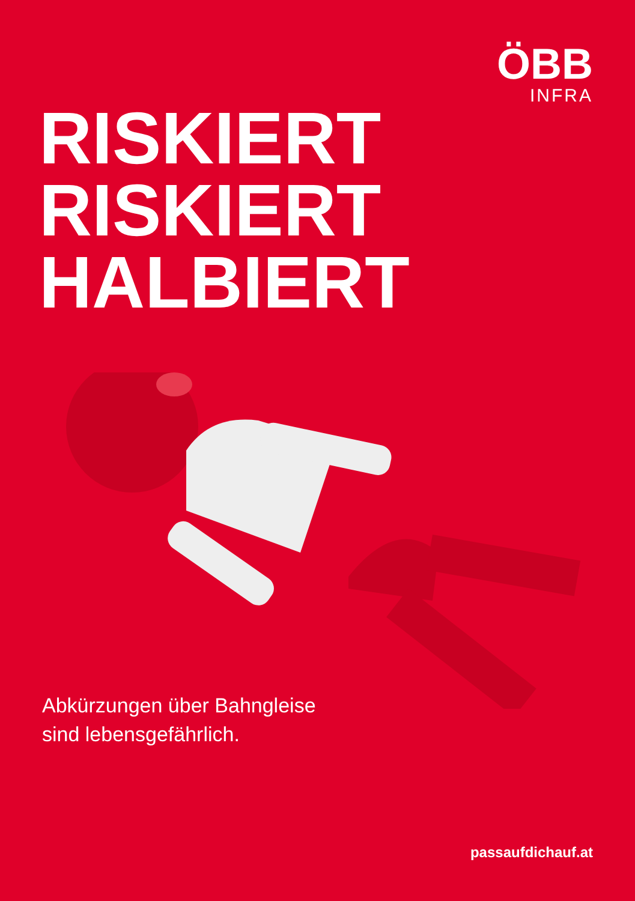ÖBB
INFRA
RISKIERT
RISKIERT
HALBIERT
Abkürzungen über Bahngleise
sind lebensgefährlich.
passaufdichauf.at